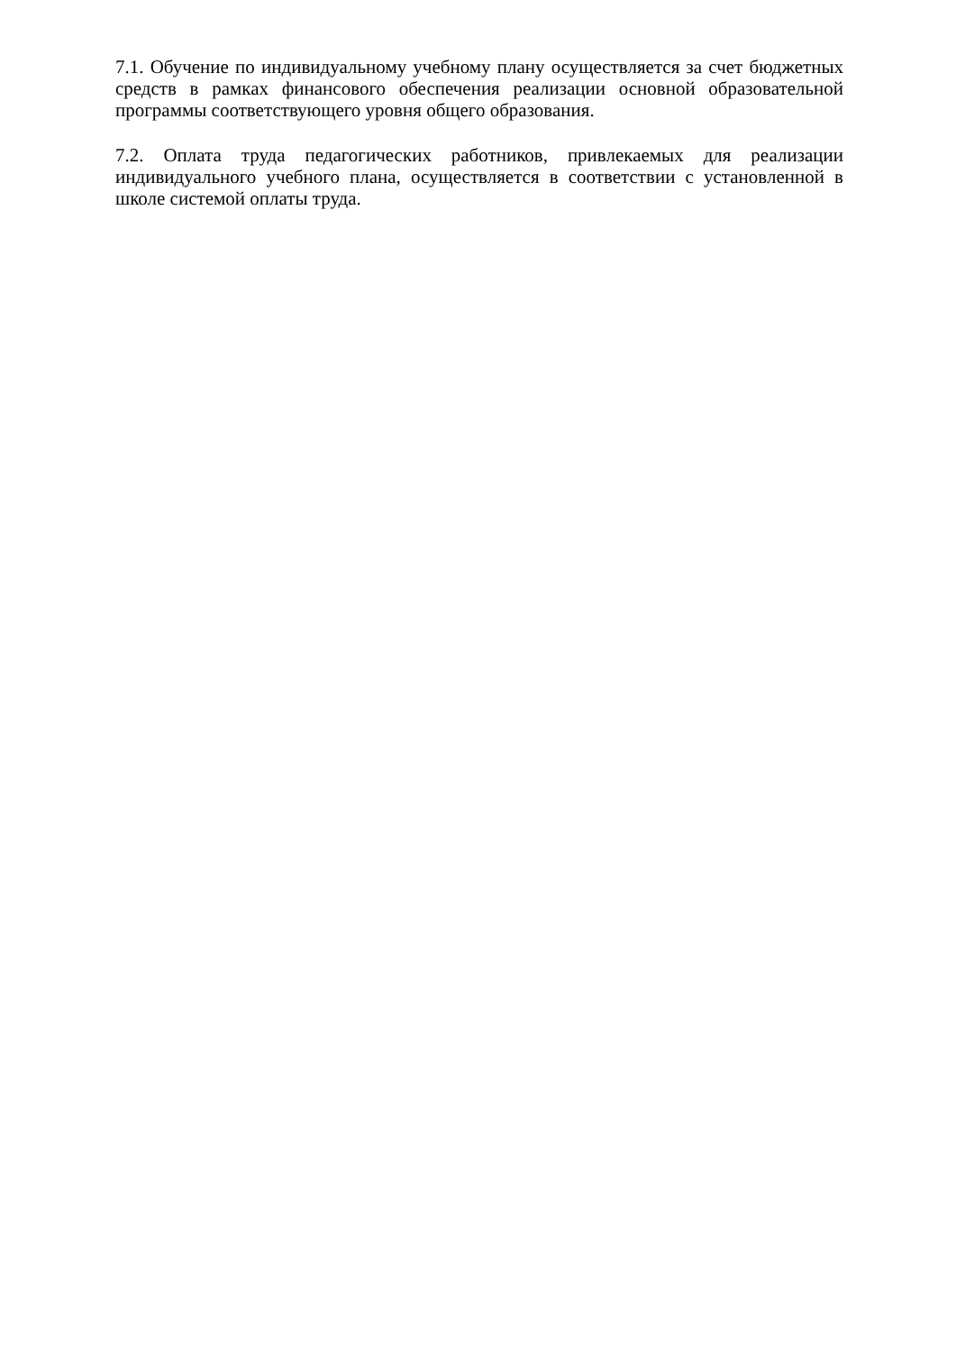7.1. Обучение по индивидуальному учебному плану осуществляется за счет бюджетных средств в рамках финансового обеспечения реализации основной образовательной программы соответствующего уровня общего образования.
7.2. Оплата труда педагогических работников, привлекаемых для реализации индивидуального учебного плана, осуществляется в соответствии с установленной в школе системой оплаты труда.